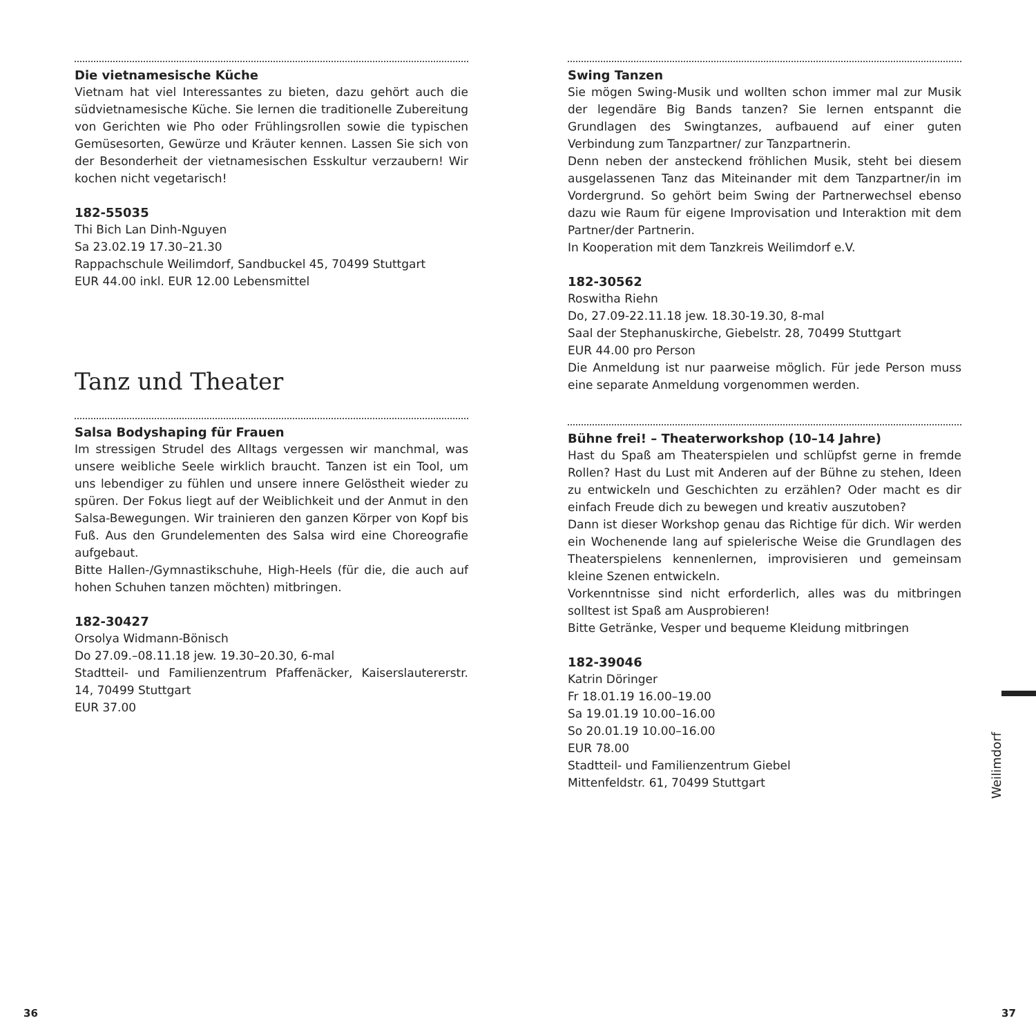Die vietnamesische Küche
Vietnam hat viel Interessantes zu bieten, dazu gehört auch die südvietnamesische Küche. Sie lernen die traditionelle Zubereitung von Gerichten wie Pho oder Frühlingsrollen sowie die typischen Gemüsesorten, Gewürze und Kräuter kennen. Lassen Sie sich von der Besonderheit der vietnamesischen Esskultur verzaubern! Wir kochen nicht vegetarisch!
182-55035
Thi Bich Lan Dinh-Nguyen
Sa 23.02.19 17.30–21.30
Rappachschule Weilimdorf, Sandbuckel 45, 70499 Stuttgart
EUR 44.00 inkl. EUR 12.00 Lebensmittel
Tanz und Theater
Salsa Bodyshaping für Frauen
Im stressigen Strudel des Alltags vergessen wir manchmal, was unsere weibliche Seele wirklich braucht. Tanzen ist ein Tool, um uns lebendiger zu fühlen und unsere innere Gelöstheit wieder zu spüren. Der Fokus liegt auf der Weiblichkeit und der Anmut in den Salsa-Bewegungen. Wir trainieren den ganzen Körper von Kopf bis Fuß. Aus den Grundelementen des Salsa wird eine Choreografie aufgebaut.
Bitte Hallen-/Gymnastikschuhe, High-Heels (für die, die auch auf hohen Schuhen tanzen möchten) mitbringen.
182-30427
Orsolya Widmann-Bönisch
Do 27.09.–08.11.18 jew. 19.30–20.30, 6-mal
Stadtteil- und Familienzentrum Pfaffenäcker, Kaiserslautererstr. 14, 70499 Stuttgart
EUR 37.00
Swing Tanzen
Sie mögen Swing-Musik und wollten schon immer mal zur Musik der legendäre Big Bands tanzen? Sie lernen entspannt die Grundlagen des Swingtanzes, aufbauend auf einer guten Verbindung zum Tanzpartner/ zur Tanzpartnerin.
Denn neben der ansteckend fröhlichen Musik, steht bei diesem ausgelassenen Tanz das Miteinander mit dem Tanzpartner/in im Vordergrund. So gehört beim Swing der Partnerwechsel ebenso dazu wie Raum für eigene Improvisation und Interaktion mit dem Partner/der Partnerin.
In Kooperation mit dem Tanzkreis Weilimdorf e.V.
182-30562
Roswitha Riehn
Do, 27.09-22.11.18 jew. 18.30-19.30, 8-mal
Saal der Stephanuskirche, Giebelstr. 28, 70499 Stuttgart
EUR 44.00 pro Person
Die Anmeldung ist nur paarweise möglich. Für jede Person muss eine separate Anmeldung vorgenommen werden.
Bühne frei! – Theaterworkshop (10–14 Jahre)
Hast du Spaß am Theaterspielen und schlüpfst gerne in fremde Rollen? Hast du Lust mit Anderen auf der Bühne zu stehen, Ideen zu entwickeln und Geschichten zu erzählen? Oder macht es dir einfach Freude dich zu bewegen und kreativ auszutoben?
Dann ist dieser Workshop genau das Richtige für dich. Wir werden ein Wochenende lang auf spielerische Weise die Grundlagen des Theaterspielens kennenlernen, improvisieren und gemeinsam kleine Szenen entwickeln.
Vorkenntnisse sind nicht erforderlich, alles was du mitbringen solltest ist Spaß am Ausprobieren!
Bitte Getränke, Vesper und bequeme Kleidung mitbringen
182-39046
Katrin Döringer
Fr 18.01.19 16.00–19.00
Sa 19.01.19 10.00–16.00
So 20.01.19 10.00–16.00
EUR 78.00
Stadtteil- und Familienzentrum Giebel
Mittenfeldstr. 61, 70499 Stuttgart
Weilimdorf
36 37